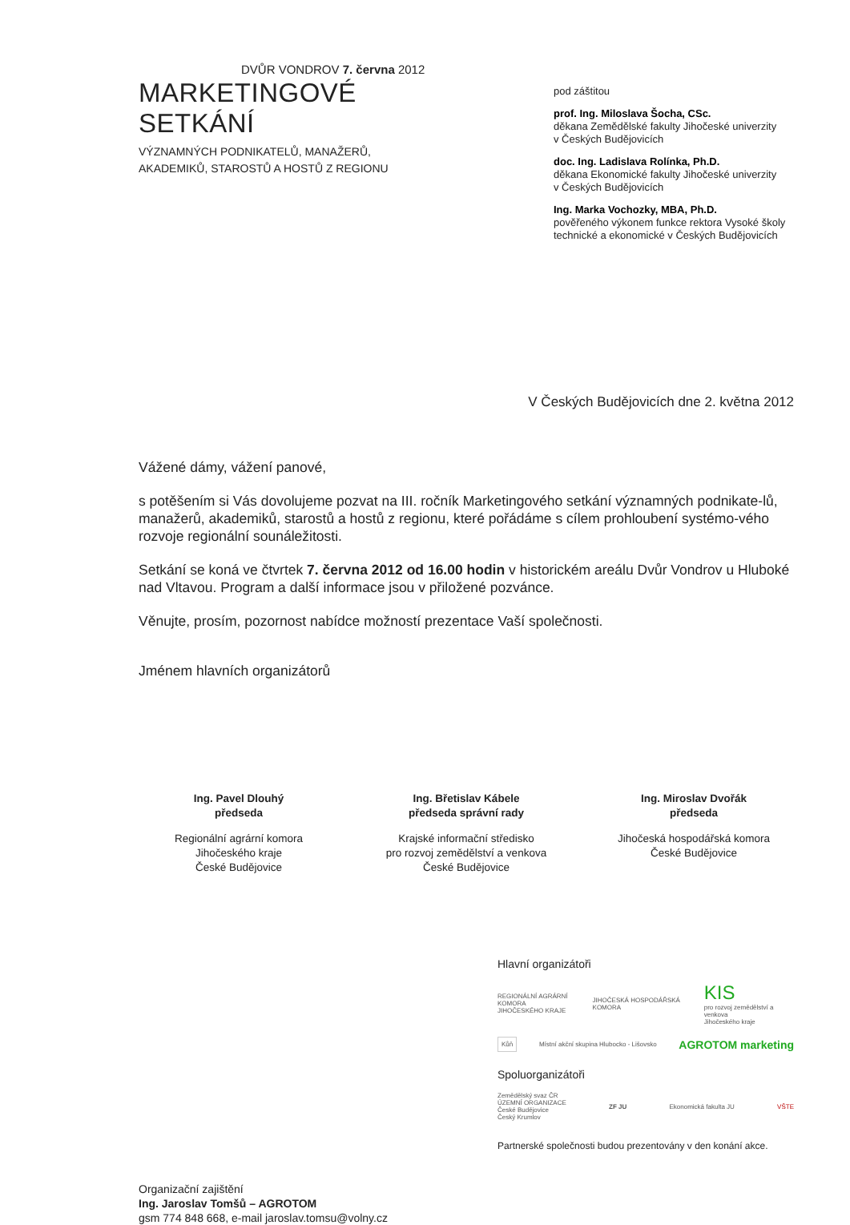DVŮR VONDROV 7. června 2012
MARKETINGOVÉ SETKÁNÍ
VÝZNAMNÝCH PODNIKATELŮ, MANAŽERŮ,
AKADEMIKŮ, STAROSTŮ A HOSTŮ Z REGIONU
pod záštitou
prof. Ing. Miloslava Šocha, CSc.
děkana Zemědělské fakulty Jihočeské univerzity
v Českých Budějovicích
doc. Ing. Ladislava Rolínka, Ph.D.
děkana Ekonomické fakulty Jihočeské univerzity
v Českých Budějovicích
Ing. Marka Vochozky, MBA, Ph.D.
pověřeného výkonem funkce rektora Vysoké školy technické a ekonomické v Českých Budějovicích
V Českých Budějovicích dne 2. května 2012
Vážené dámy, vážení panové,
s potěšením si Vás dovolujeme pozvat na III. ročník Marketingového setkání významných podnikate-lů, manažerů, akademiků, starostů a hostů z regionu, které pořádáme s cílem prohloubení systémo-vého rozvoje regionální sounáležitosti.
Setkání se koná ve čtvrtek 7. června 2012 od 16.00 hodin v historickém areálu Dvůr Vondrov u Hluboké nad Vltavou. Program a další informace jsou v přiložené pozvánce.
Věnujte, prosím, pozornost nabídce možností prezentace Vaší společnosti.
Jménem hlavních organizátorů
Ing. Pavel Dlouhý
předseda
Regionální agrární komora
Jihočeského kraje
České Budějovice
Ing. Břetislav Kábele
předseda správní rady
Krajské informační středisko
pro rozvoj zemědělství a venkova
České Budějovice
Ing. Miroslav Dvořák
předseda
Jihočeská hospodářská komora
České Budějovice
Organizační zajištění
Ing. Jaroslav Tomšů – AGROTOM
gsm 774 848 668, e-mail jaroslav.tomsu@volny.cz
Hlavní organizátoři
REGIONÁLNÍ AGRÁRNÍ KOMORA
JIHOČESKÉHO KRAJE JIHOČESKÁ HOSPODÁŘSKÁ KOMORA KIS
pro rozvoj zemědělství a venkova
Jihočeského kraje
Kůň Místní akční skupina Hlubocko - Lišovsko AGROTOM marketing
Spoluorganizátoři
Zemědělský svaz ČR
ÚZEMNÍ ORGANIZACE
České Budějovice
Český Krumlov ZF JU Ekonomická fakulta JU VŠTE
Partnerské společnosti budou prezentovány v den konání akce.